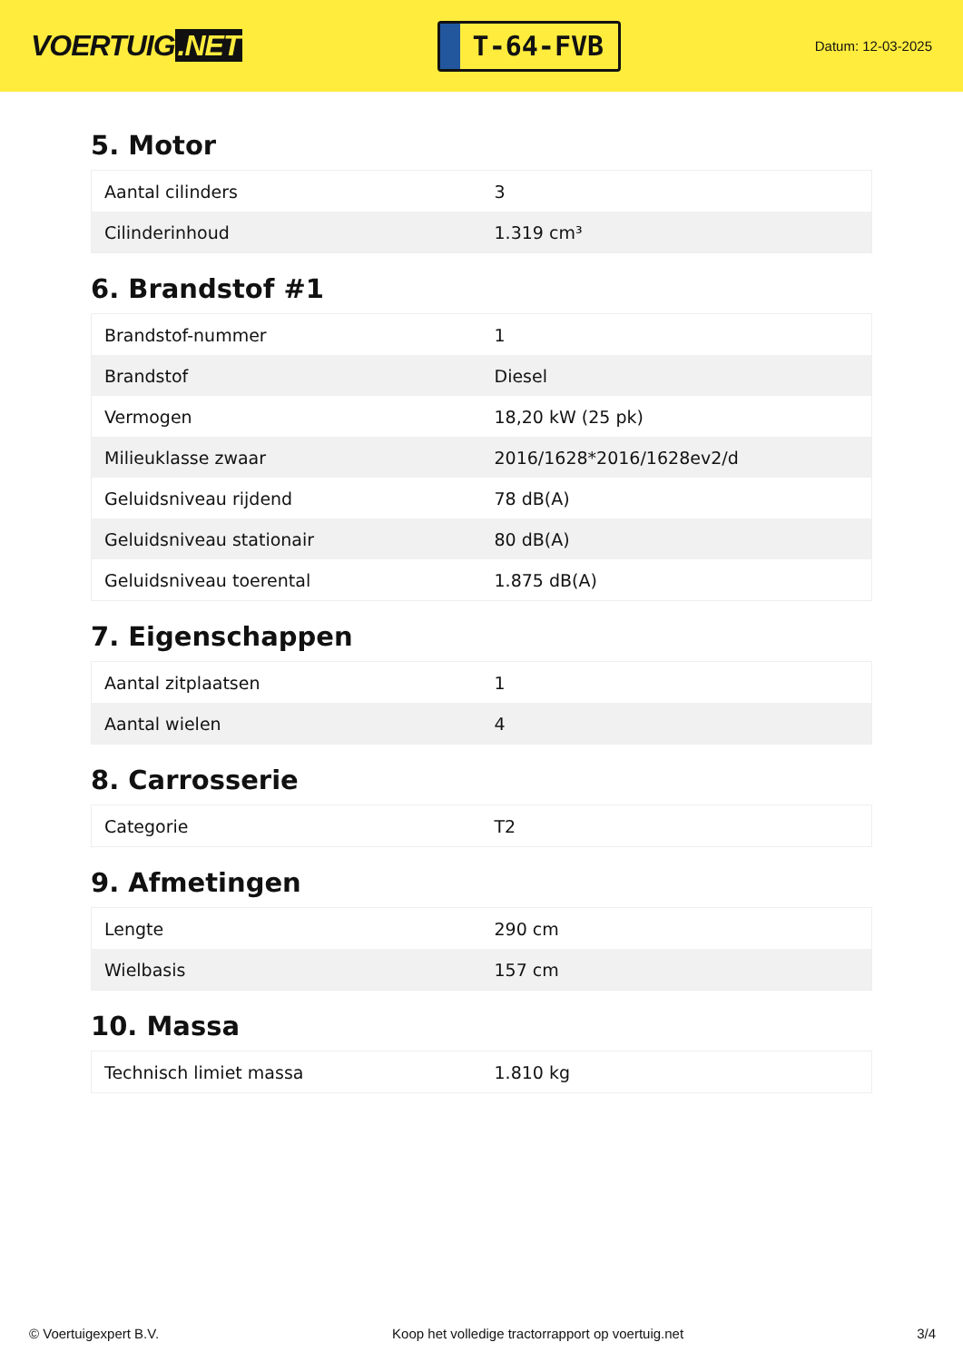VOERTUIG.NET
T-64-FVB
Datum: 12-03-2025
5. Motor
| Aantal cilinders | 3 |
| Cilinderinhoud | 1.319 cm³ |
6. Brandstof #1
| Brandstof-nummer | 1 |
| Brandstof | Diesel |
| Vermogen | 18,20 kW (25 pk) |
| Milieuklasse zwaar | 2016/1628*2016/1628ev2/d |
| Geluidsniveau rijdend | 78 dB(A) |
| Geluidsniveau stationair | 80 dB(A) |
| Geluidsniveau toerental | 1.875 dB(A) |
7. Eigenschappen
| Aantal zitplaatsen | 1 |
| Aantal wielen | 4 |
8. Carrosserie
| Categorie | T2 |
9. Afmetingen
| Lengte | 290 cm |
| Wielbasis | 157 cm |
10. Massa
| Technisch limiet massa | 1.810 kg |
© Voertuigexpert B.V. Koop het volledige tractorrapport op voertuig.net 3/4